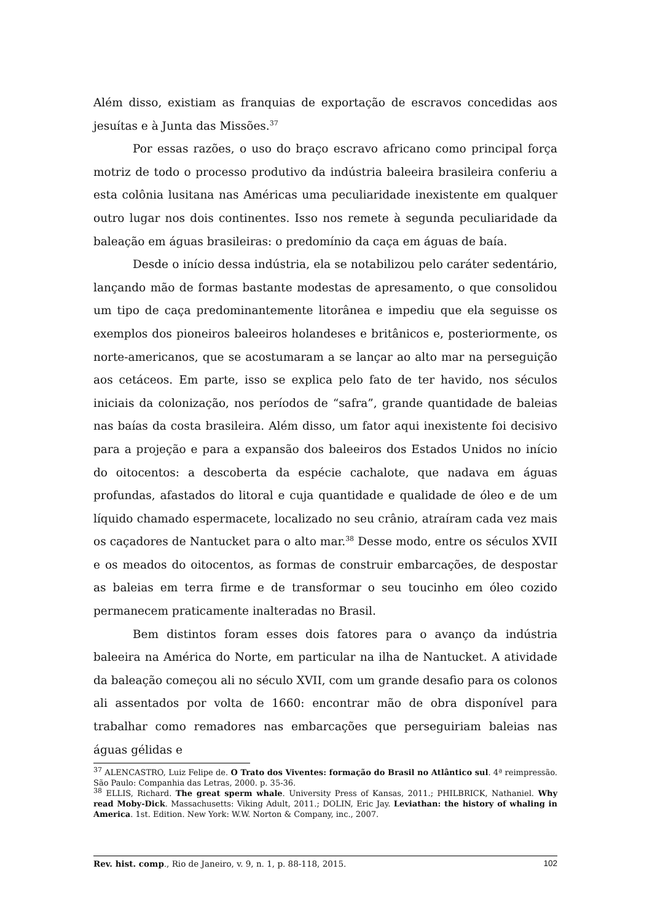Além disso, existiam as franquias de exportação de escravos concedidas aos jesuítas e à Junta das Missões.<sup>37</sup>
Por essas razões, o uso do braço escravo africano como principal força motriz de todo o processo produtivo da indústria baleeira brasileira conferiu a esta colônia lusitana nas Américas uma peculiaridade inexistente em qualquer outro lugar nos dois continentes. Isso nos remete à segunda peculiaridade da baleação em águas brasileiras: o predomínio da caça em águas de baía.
Desde o início dessa indústria, ela se notabilizou pelo caráter sedentário, lançando mão de formas bastante modestas de apresamento, o que consolidou um tipo de caça predominantemente litorânea e impediu que ela seguisse os exemplos dos pioneiros baleeiros holandeses e britânicos e, posteriormente, os norte-americanos, que se acostumaram a se lançar ao alto mar na perseguição aos cetáceos. Em parte, isso se explica pelo fato de ter havido, nos séculos iniciais da colonização, nos períodos de “safra”, grande quantidade de baleias nas baías da costa brasileira. Além disso, um fator aqui inexistente foi decisivo para a projeção e para a expansão dos baleeiros dos Estados Unidos no início do oitocentos: a descoberta da espécie cachalote, que nadava em águas profundas, afastados do litoral e cuja quantidade e qualidade de óleo e de um líquido chamado espermacete, localizado no seu crânio, atraíram cada vez mais os caçadores de Nantucket para o alto mar.<sup>38</sup> Desse modo, entre os séculos XVII e os meados do oitocentos, as formas de construir embarcações, de despostar as baleias em terra firme e de transformar o seu toucinho em óleo cozido permanecem praticamente inalteradas no Brasil.
Bem distintos foram esses dois fatores para o avanço da indústria baleeira na América do Norte, em particular na ilha de Nantucket. A atividade da baleação começou ali no século XVII, com um grande desafio para os colonos ali assentados por volta de 1660: encontrar mão de obra disponível para trabalhar como remadores nas embarcações que perseguiriam baleias nas águas gélidas e
<sup>37</sup> ALENCASTRO, Luiz Felipe de. O Trato dos Viventes: formação do Brasil no Atlântico sul. 4ª reimpressão. São Paulo: Companhia das Letras, 2000. p. 35-36.
<sup>38</sup> ELLIS, Richard. The great sperm whale. University Press of Kansas, 2011.; PHILBRICK, Nathaniel. Why read Moby-Dick. Massachusetts: Viking Adult, 2011.; DOLIN, Eric Jay. Leviathan: the history of whaling in America. 1st. Edition. New York: W.W. Norton & Company, inc., 2007.
Rev. hist. comp., Rio de Janeiro, v. 9, n. 1, p. 88-118, 2015. 102